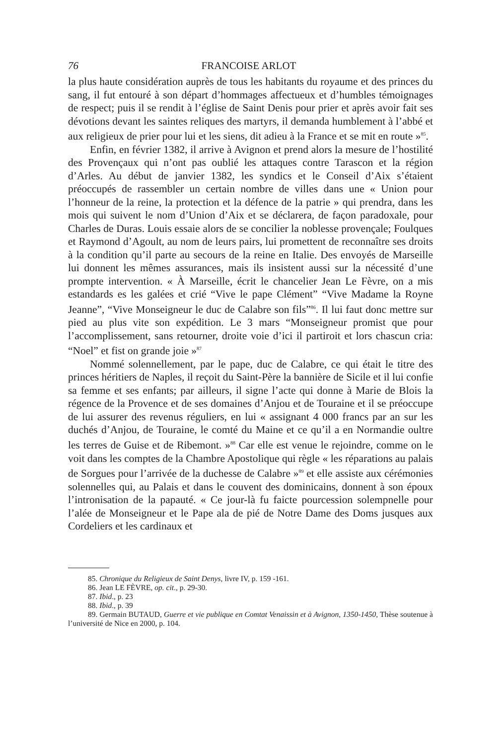76 FRANCOISE ARLOT
la plus haute considération auprès de tous les habitants du royaume et des princes du sang, il fut entouré à son départ d’hommages affectueux et d’humbles témoignages de respect; puis il se rendit à l’église de Saint Denis pour prier et après avoir fait ses dévotions devant les saintes reliques des martyrs, il demanda humblement à l’abbé et aux religieux de prier pour lui et les siens, dit adieu à la France et se mit en route »<sup>85</sup>.
Enfin, en février 1382, il arrive à Avignon et prend alors la mesure de l’hostilité des Provençaux qui n’ont pas oublié les attaques contre Tarascon et la région d’Arles. Au début de janvier 1382, les syndics et le Conseil d’Aix s’étaient préoccupés de rassembler un certain nombre de villes dans une « Union pour l’honneur de la reine, la protection et la défence de la patrie » qui prendra, dans les mois qui suivent le nom d’Union d’Aix et se déclarera, de façon paradoxale, pour Charles de Duras. Louis essaie alors de se concilier la noblesse provençale; Foulques et Raymond d’Agoult, au nom de leurs pairs, lui promettent de reconnaître ses droits à la condition qu’il parte au secours de la reine en Italie. Des envoyés de Marseille lui donnent les mêmes assurances, mais ils insistent aussi sur la nécessité d’une prompte intervention. « À Marseille, écrit le chancelier Jean Le Fèvre, on a mis estandards es les galées et crié “Vive le pape Clément” “Vive Madame la Royne Jeanne”, “Vive Monseigneur le duc de Calabre son fils”<sup>86</sup>. Il lui faut donc mettre sur pied au plus vite son expédition. Le 3 mars “Monseigneur promist que pour l’accomplissement, sans retourner, droite voie d’ici il partiroit et lors chascun cria: “Noel” et fist on grande joie »<sup>87</sup>
Nommé solennellement, par le pape, duc de Calabre, ce qui était le titre des princes héritiers de Naples, il reçoit du Saint-Père la bannière de Sicile et il lui confie sa femme et ses enfants; par ailleurs, il signe l’acte qui donne à Marie de Blois la régence de la Provence et de ses domaines d’Anjou et de Touraine et il se préoccupe de lui assurer des revenus réguliers, en lui « assignant 4 000 francs par an sur les duchés d’Anjou, de Touraine, le comté du Maine et ce qu’il a en Normandie oultre les terres de Guise et de Ribemont. »<sup>88</sup> Car elle est venue le rejoindre, comme on le voit dans les comptes de la Chambre Apostolique qui règle « les réparations au palais de Sorgues pour l’arrivée de la duchesse de Calabre »<sup>89</sup> et elle assiste aux cérémonies solennelles qui, au Palais et dans le couvent des dominicains, donnent à son époux l’intronisation de la papauté. « Ce jour-là fu faicte pourcession solempnelle pour l’alée de Monseigneur et le Pape ala de pié de Notre Dame des Doms jusques aux Cordeliers et les cardinaux et
85. Chronique du Religieux de Saint Denys, livre IV, p. 159 -161.
86. Jean LE FÈVRE, op. cit., p. 29-30.
87. Ibid., p. 23
88. Ibid., p. 39
89. Germain BUTAUD, Guerre et vie publique en Comtat Venaissin et à Avignon, 1350-1450, Thèse soutenue à l’université de Nice en 2000, p. 104.